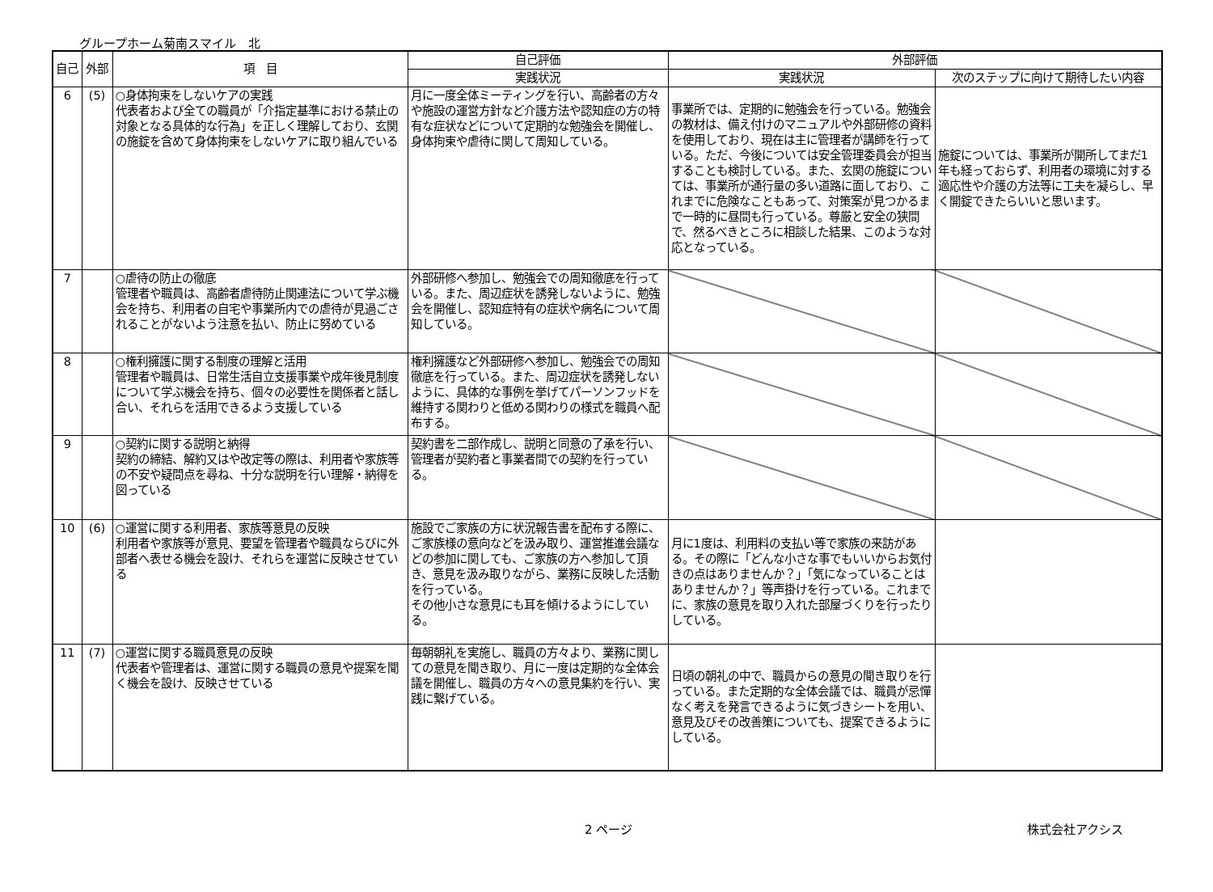グループホーム菊南スマイル　北
| 自己 | 外部 | 項 目 | 自己評価 | 外部評価 | |
| --- | --- | --- | --- | --- | --- |
| | | | 実践状況 | 実践状況 | 次のステップに向けて期待したい内容 |
| 6 | (5) | ○身体拘束をしないケアの実践 代表者および全ての職員が「介指定基準における禁止の対象となる具体的な行為」を正しく理解しており、玄関の施錠を含めて身体拘束をしないケアに取り組んでいる | 月に一度全体ミーティングを行い、高齢者の方々や施設の運営方針など介護方法や認知症の方の特有な症状などについて定期的な勉強会を開催し、身体拘束や虐待に関して周知している。 | 事業所では、定期的に勉強会を行っている。勉強会の教材は、備え付けのマニュアルや外部研修の資料を使用しており、現在は主に管理者が講師を行っている。ただ、今後については安全管理委員会が担当することも検討している。また、玄関の施錠については、事業所が通行量の多い道路に面しており、これまでに危険なこともあって、対策案が見つかるまで一時的に昼間も行っている。尊厳と安全の狭間で、然るべきところに相談した結果、このような対応となっている。 | 施錠については、事業所が開所してまだ1年も経っておらず、利用者の環境に対する適応性や介護の方法等に工夫を凝らし、早く開錠できたらいいと思います。 |
| 7 | | ○虐待の防止の徹底 管理者や職員は、高齢者虐待防止関連法について学ぶ機会を持ち、利用者の自宅や事業所内での虐待が見過ごされることがないよう注意を払い、防止に努めている | 外部研修へ参加し、勉強会での周知徹底を行っている。また、周辺症状を誘発しないように、勉強会を開催し、認知症特有の症状や病名について周知している。 | | |
| 8 | | ○権利擁護に関する制度の理解と活用 管理者や職員は、日常生活自立支援事業や成年後見制度について学ぶ機会を持ち、個々の必要性を関係者と話し合い、それらを活用できるよう支援している | 権利擁護など外部研修へ参加し、勉強会での周知徹底を行っている。また、周辺症状を誘発しないように、具体的な事例を挙げてパーソンフッドを維持する関わりと低める関わりの様式を職員へ配布する。 | | |
| 9 | | ○契約に関する説明と納得 契約の締結、解約又はや改定等の際は、利用者や家族等の不安や疑問点を尋ね、十分な説明を行い理解・納得を図っている | 契約書を二部作成し、説明と同意の了承を行い、管理者が契約者と事業者間での契約を行っている。 | | |
| 10 | (6) | ○運営に関する利用者、家族等意見の反映 利用者や家族等が意見、要望を管理者や職員ならびに外部者へ表せる機会を設け、それらを運営に反映させている | 施設でご家族の方に状況報告書を配布する際に、ご家族様の意向などを汲み取り、運営推進会議などの参加に関しても、ご家族の方へ参加して頂き、意見を汲み取りながら、業務に反映した活動を行っている。 その他小さな意見にも耳を傾けるようにしている。 | 月に1度は、利用料の支払い等で家族の来訪がある。その際に「どんな小さな事でもいいからお気付きの点はありませんか？」「気になっていることはありませんか？」等声掛けを行っている。これまでに、家族の意見を取り入れた部屋づくりを行ったりしている。 | |
| 11 | (7) | ○運営に関する職員意見の反映 代表者や管理者は、運営に関する職員の意見や提案を聞く機会を設け、反映させている | 毎朝朝礼を実施し、職員の方々より、業務に関しての意見を聞き取り、月に一度は定期的な全体会議を開催し、職員の方々への意見集約を行い、実践に繋げている。 | 日頃の朝礼の中で、職員からの意見の聞き取りを行っている。また定期的な全体会議では、職員が忌憚なく考えを発言できるように気づきシートを用い、意見及びその改善策についても、提案できるようにしている。 | |
2 ページ 株式会社アクシス